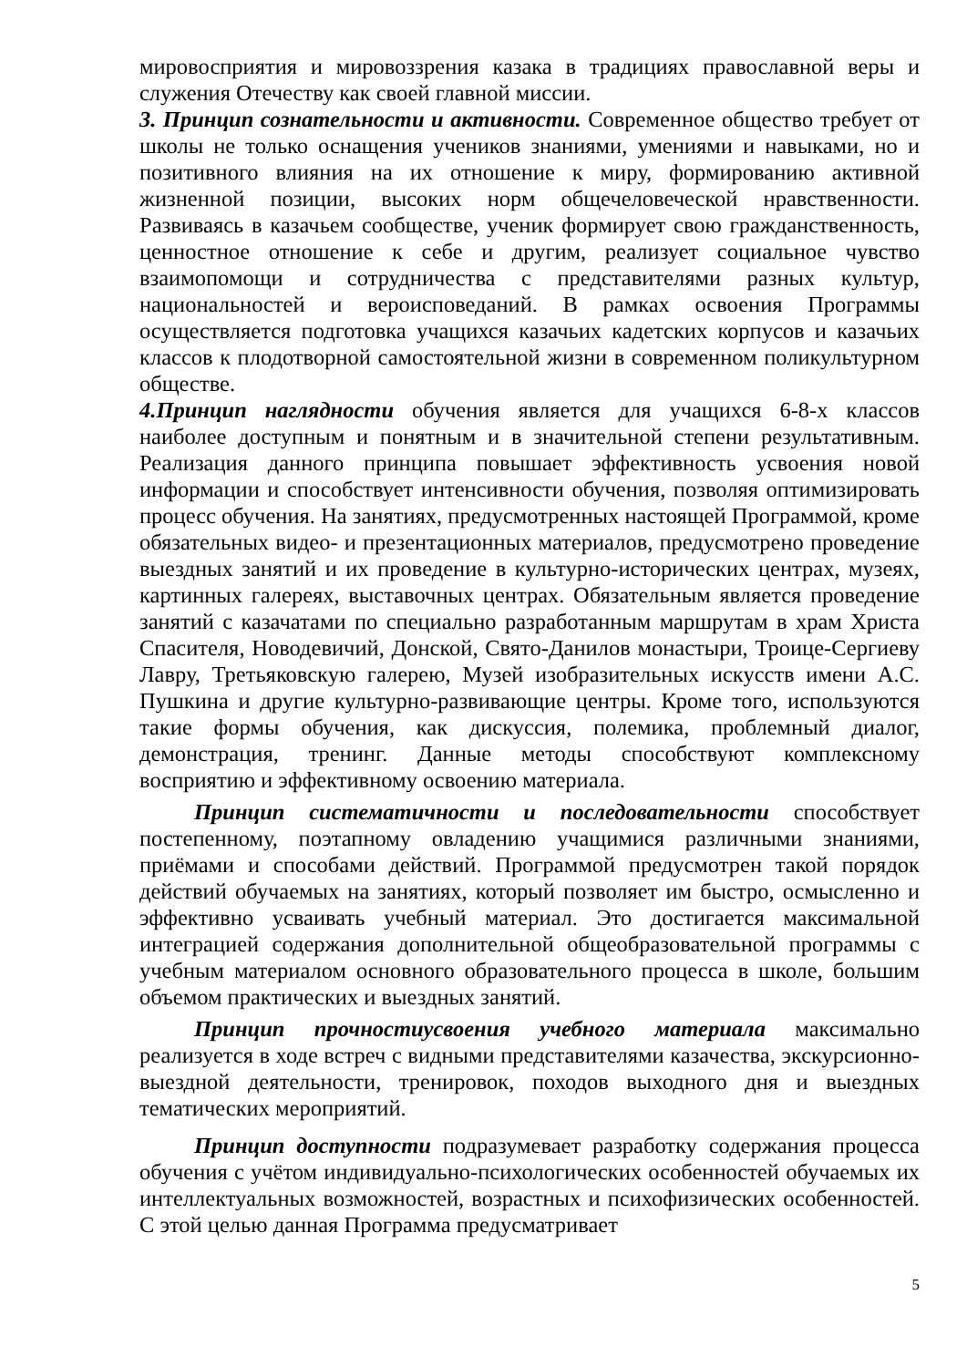мировосприятия и мировоззрения казака в традициях православной веры и служения Отечеству как своей главной миссии.
3. Принцип сознательности и активности. Современное общество требует от школы не только оснащения учеников знаниями, умениями и навыками, но и позитивного влияния на их отношение к миру, формированию активной жизненной позиции, высоких норм общечеловеческой нравственности. Развиваясь в казачьем сообществе, ученик формирует свою гражданственность, ценностное отношение к себе и другим, реализует социальное чувство взаимопомощи и сотрудничества с представителями разных культур, национальностей и вероисповеданий. В рамках освоения Программы осуществляется подготовка учащихся казачьих кадетских корпусов и казачьих классов к плодотворной самостоятельной жизни в современном поликультурном обществе.
4.Принцип наглядности обучения является для учащихся 6-8-х классов наиболее доступным и понятным и в значительной степени результативным. Реализация данного принципа повышает эффективность усвоения новой информации и способствует интенсивности обучения, позволяя оптимизировать процесс обучения. На занятиях, предусмотренных настоящей Программой, кроме обязательных видео- и презентационных материалов, предусмотрено проведение выездных занятий и их проведение в культурно-исторических центрах, музеях, картинных галереях, выставочных центрах. Обязательным является проведение занятий с казачатами по специально разработанным маршрутам в храм Христа Спасителя, Новодевичий, Донской, Свято-Данилов монастыри, Троице-Сергиеву Лавру, Третьяковскую галерею, Музей изобразительных искусств имени А.С. Пушкина и другие культурно-развивающие центры. Кроме того, используются такие формы обучения, как дискуссия, полемика, проблемный диалог, демонстрация, тренинг. Данные методы способствуют комплексному восприятию и эффективному освоению материала.
Принцип систематичности и последовательности способствует постепенному, поэтапному овладению учащимися различными знаниями, приёмами и способами действий. Программой предусмотрен такой порядок действий обучаемых на занятиях, который позволяет им быстро, осмысленно и эффективно усваивать учебный материал. Это достигается максимальной интеграцией содержания дополнительной общеобразовательной программы с учебным материалом основного образовательного процесса в школе, большим объемом практических и выездных занятий.
Принцип прочностиусвоения учебного материала максимально реализуется в ходе встреч с видными представителями казачества, экскурсионно-выездной деятельности, тренировок, походов выходного дня и выездных тематических мероприятий.
Принцип доступности подразумевает разработку содержания процесса обучения с учётом индивидуально-психологических особенностей обучаемых их интеллектуальных возможностей, возрастных и психофизических особенностей. С этой целью данная Программа предусматривает
5